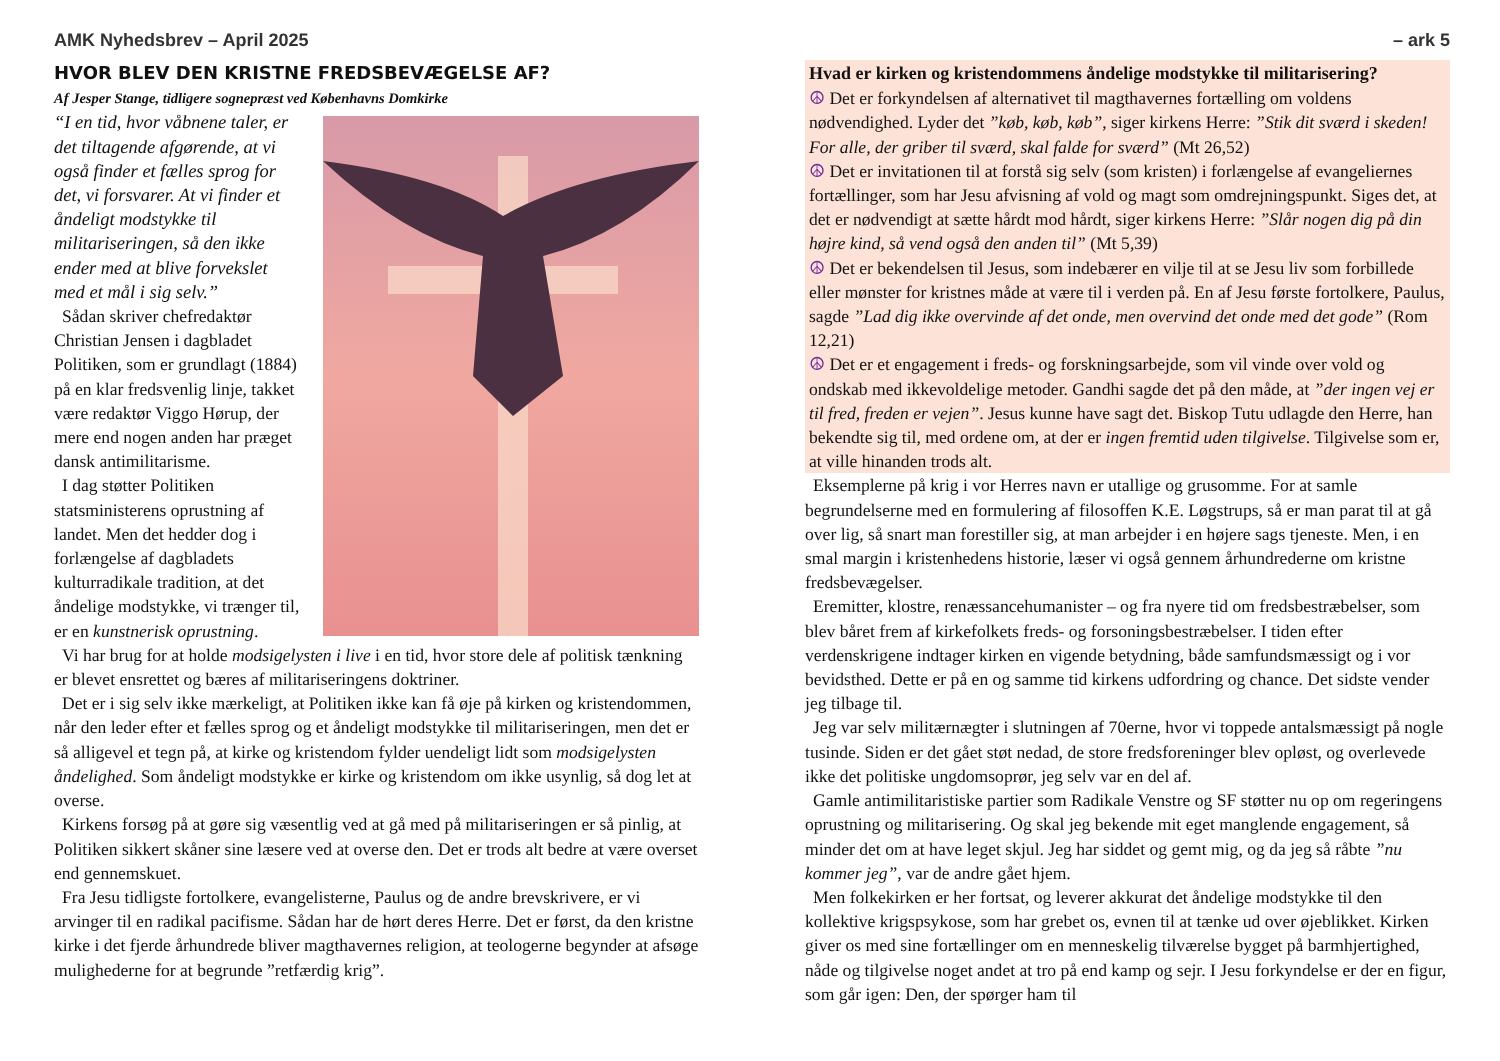AMK Nyhedsbrev – April 2025 – ark 5
HVOR BLEV DEN KRISTNE FREDSBEVÆGELSE AF?
Af Jesper Stange, tidligere sognepræst ved Københavns Domkirke
“I en tid, hvor våbnene taler, er det tiltagende afgørende, at vi også finder et fælles sprog for det, vi forsvarer. At vi finder et åndeligt modstykke til militariseringen, så den ikke ender med at blive forvekslet med et mål i sig selv.”
Sådan skriver chefredaktør Christian Jensen i dagbladet Politiken, som er grundlagt (1884) på en klar fredsvenlig linje, takket være redaktør Viggo Hørup, der mere end nogen anden har præget dansk antimilitarisme.
I dag støtter Politiken statsministerens oprustning af landet. Men det hedder dog i forlængelse af dagbladets kulturradikale tradition, at det åndelige modstykke, vi trænger til, er en kunstnerisk oprustning.
Vi har brug for at holde modsigelysten i live i en tid, hvor store dele af politisk tænkning er blevet ensrettet og bæres af militariseringens doktriner.
Det er i sig selv ikke mærkeligt, at Politiken ikke kan få øje på kirken og kristendommen, når den leder efter et fælles sprog og et åndeligt modstykke til militariseringen, men det er så alligevel et tegn på, at kirke og kristendom fylder uendeligt lidt som modsigelysten åndelighed. Som åndeligt modstykke er kirke og kristendom om ikke usynlig, så dog let at overse.
Kirkens forsøg på at gøre sig væsentlig ved at gå med på militariseringen er så pinlig, at Politiken sikkert skåner sine læsere ved at overse den. Det er trods alt bedre at være overset end gennemskuet.
Fra Jesu tidligste fortolkere, evangelisterne, Paulus og de andre brevskrivere, er vi arvinger til en radikal pacifisme. Sådan har de hørt deres Herre. Det er først, da den kristne kirke i det fjerde århundrede bliver magthavernes religion, at teologerne begynder at afsøge mulighederne for at begrunde ”retfærdig krig”.
Hvad er kirken og kristendommens åndelige modstykke til militarisering?
☮ Det er forkyndelsen af alternativet til magthavernes fortælling om voldens nødvendighed. Lyder det ”køb, køb, køb”, siger kirkens Herre: ”Stik dit sværd i skeden! For alle, der griber til sværd, skal falde for sværd” (Mt 26,52)
☮ Det er invitationen til at forstå sig selv (som kristen) i forlængelse af evangeliernes fortællinger, som har Jesu afvisning af vold og magt som omdrejningspunkt. Siges det, at det er nødvendigt at sætte hårdt mod hårdt, siger kirkens Herre: ”Slår nogen dig på din højre kind, så vend også den anden til” (Mt 5,39)
☮ Det er bekendelsen til Jesus, som indebærer en vilje til at se Jesu liv som forbillede eller mønster for kristnes måde at være til i verden på. En af Jesu første fortolkere, Paulus, sagde ”Lad dig ikke overvinde af det onde, men overvind det onde med det gode” (Rom 12,21)
☮ Det er et engagement i freds- og forskningsarbejde, som vil vinde over vold og ondskab med ikkevoldelige metoder. Gandhi sagde det på den måde, at ”der ingen vej er til fred, freden er vejen”. Jesus kunne have sagt det. Biskop Tutu udlagde den Herre, han bekendte sig til, med ordene om, at der er ingen fremtid uden tilgivelse. Tilgivelse som er, at ville hinanden trods alt.
Eksemplerne på krig i vor Herres navn er utallige og grusomme. For at samle begrundelserne med en formulering af filosoffen K.E. Løgstrups, så er man parat til at gå over lig, så snart man forestiller sig, at man arbejder i en højere sags tjeneste. Men, i en smal margin i kristenhedens historie, læser vi også gennem århundrederne om kristne fredsbevægelser.
Eremitter, klostre, renæssancehumanister – og fra nyere tid om fredsbestræbelser, som blev båret frem af kirkefolkets freds- og forsoningsbestræbelser. I tiden efter verdenskrigene indtager kirken en vigende betydning, både samfundsmæssigt og i vor bevidsthed. Dette er på en og samme tid kirkens udfordring og chance. Det sidste vender jeg tilbage til.
Jeg var selv militærnægter i slutningen af 70erne, hvor vi toppede antalsmæssigt på nogle tusinde. Siden er det gået støt nedad, de store fredsforeninger blev opløst, og overlevede ikke det politiske ungdomsoprør, jeg selv var en del af.
Gamle antimilitaristiske partier som Radikale Venstre og SF støtter nu op om regeringens oprustning og militarisering. Og skal jeg bekende mit eget manglende engagement, så minder det om at have leget skjul. Jeg har siddet og gemt mig, og da jeg så råbte ”nu kommer jeg”, var de andre gået hjem.
Men folkekirken er her fortsat, og leverer akkurat det åndelige modstykke til den kollektive krigspsykose, som har grebet os, evnen til at tænke ud over øjeblikket. Kirken giver os med sine fortællinger om en menneskelig tilværelse bygget på barmhjertighed, nåde og tilgivelse noget andet at tro på end kamp og sejr. I Jesu forkyndelse er der en figur, som går igen: Den, der spørger ham til